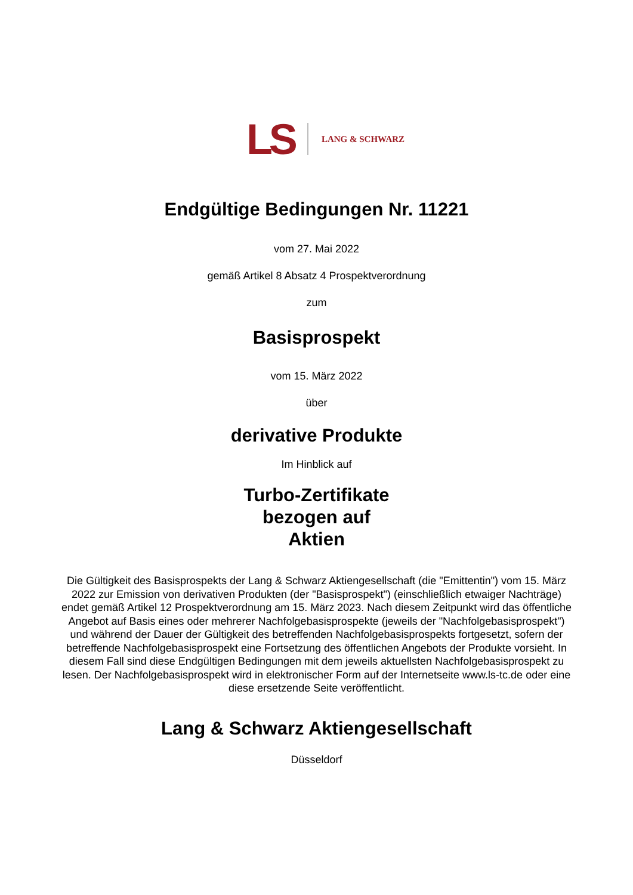LS LANG & SCHWARZ
Endgültige Bedingungen Nr. 11221
vom 27. Mai 2022
gemäß Artikel 8 Absatz 4 Prospektverordnung
zum
Basisprospekt
vom 15. März 2022
über
derivative Produkte
Im Hinblick auf
Turbo-Zertifikate
bezogen auf
Aktien
Die Gültigkeit des Basisprospekts der Lang & Schwarz Aktiengesellschaft (die "Emittentin") vom 15. März 2022 zur Emission von derivativen Produkten (der "Basisprospekt") (einschließlich etwaiger Nachträge) endet gemäß Artikel 12 Prospektverordnung am 15. März 2023. Nach diesem Zeitpunkt wird das öffentliche Angebot auf Basis eines oder mehrerer Nachfolgebasisprospekte (jeweils der "Nachfolgebasisprospekt") und während der Dauer der Gültigkeit des betreffenden Nachfolgebasisprospekts fortgesetzt, sofern der betreffende Nachfolgebasisprospekt eine Fortsetzung des öffentlichen Angebots der Produkte vorsieht. In diesem Fall sind diese Endgültigen Bedingungen mit dem jeweils aktuellsten Nachfolgebasisprospekt zu lesen. Der Nachfolgebasisprospekt wird in elektronischer Form auf der Internetseite www.ls-tc.de oder eine diese ersetzende Seite veröffentlicht.
Lang & Schwarz Aktiengesellschaft
Düsseldorf